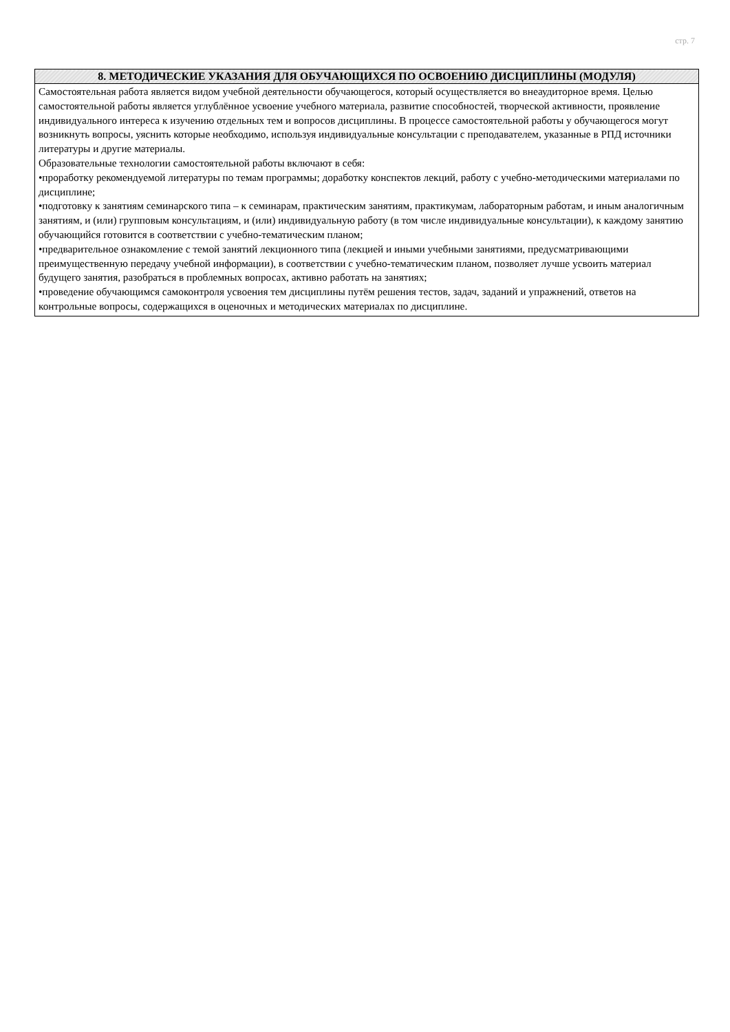стр. 7
| 8. МЕТОДИЧЕСКИЕ УКАЗАНИЯ ДЛЯ ОБУЧАЮЩИХСЯ ПО ОСВОЕНИЮ ДИСЦИПЛИНЫ (МОДУЛЯ) |
| --- |
| Самостоятельная работа является видом учебной деятельности обучающегося, который осуществляется во внеаудиторное время. Целью самостоятельной работы является углублённое усвоение учебного материала, развитие способностей, творческой активности, проявление индивидуального интереса к изучению отдельных тем и вопросов дисциплины. В процессе самостоятельной работы у обучающегося могут возникнуть вопросы, уяснить которые необходимо, используя индивидуальные консультации с преподавателем, указанные в РПД источники литературы и другие материалы. Образовательные технологии самостоятельной работы включают в себя: •проработку рекомендуемой литературы по темам программы; доработку конспектов лекций, работу с учебно-методическими материалами по дисциплине; •подготовку к занятиям семинарского типа – к семинарам, практическим занятиям, практикумам, лабораторным работам, и иным аналогичным занятиям, и (или) групповым консультациям, и (или) индивидуальную работу (в том числе индивидуальные консультации), к каждому занятию обучающийся готовится в соответствии с учебно-тематическим планом; •предварительное ознакомление с темой занятий лекционного типа (лекцией и иными учебными занятиями, предусматривающими преимущественную передачу учебной информации), в соответствии с учебно-тематическим планом, позволяет лучше усвоить материал будущего занятия, разобраться в проблемных вопросах, активно работать на занятиях; •проведение обучающимся самоконтроля усвоения тем дисциплины путём решения тестов, задач, заданий и упражнений, ответов на контрольные вопросы, содержащихся в оценочных и методических материалах по дисциплине. |